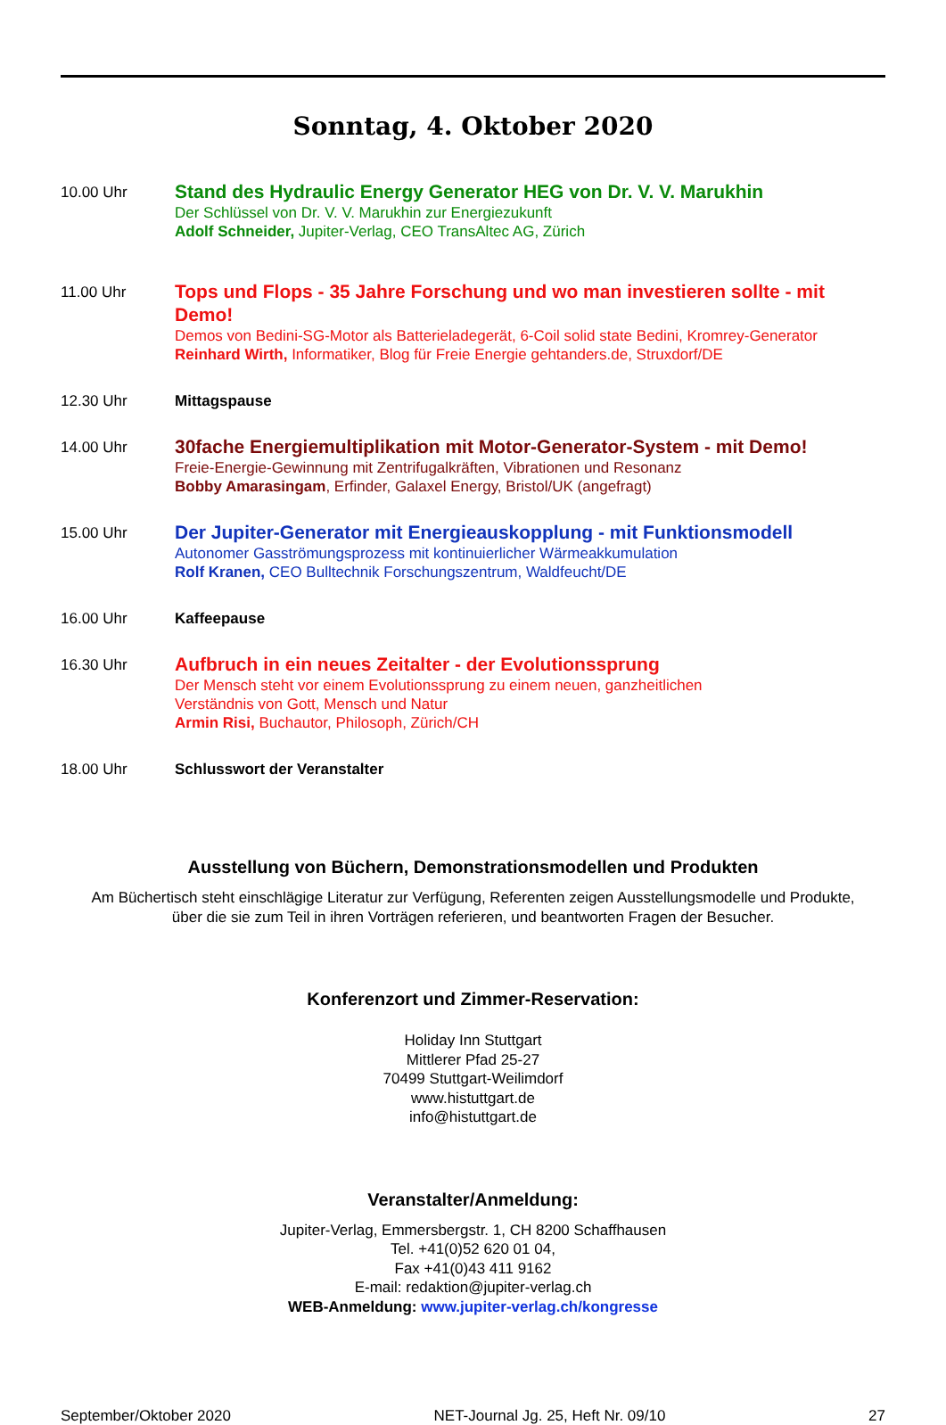Sonntag, 4. Oktober 2020
10.00 Uhr
Stand des Hydraulic Energy Generator HEG von Dr. V. V. Marukhin
Der Schlüssel von Dr. V. V. Marukhin zur Energiezukunft
Adolf Schneider, Jupiter-Verlag, CEO TransAltec AG, Zürich
11.00 Uhr
Tops und Flops - 35 Jahre Forschung und wo man investieren sollte - mit Demo!
Demos von Bedini-SG-Motor als Batterieladegerät, 6-Coil solid state Bedini, Kromrey-Generator
Reinhard Wirth, Informatiker, Blog für Freie Energie gehtanders.de, Struxdorf/DE
12.30 Uhr Mittagspause
14.00 Uhr
30fache Energiemultiplikation mit Motor-Generator-System - mit Demo!
Freie-Energie-Gewinnung mit Zentrifugalkräften, Vibrationen und Resonanz
Bobby Amarasingam, Erfinder, Galaxel Energy, Bristol/UK (angefragt)
15.00 Uhr
Der Jupiter-Generator mit Energieauskopplung - mit Funktionsmodell
Autonomer Gasströmungsprozess mit kontinuierlicher Wärmeakkumulation
Rolf Kranen, CEO Bulltechnik Forschungszentrum, Waldfeucht/DE
16.00 Uhr Kaffeepause
16.30 Uhr
Aufbruch in ein neues Zeitalter - der Evolutionssprung
Der Mensch steht vor einem Evolutionssprung zu einem neuen, ganzheitlichen
Verständnis von Gott, Mensch und Natur
Armin Risi, Buchautor, Philosoph, Zürich/CH
18.00 Uhr Schlusswort der Veranstalter
Ausstellung von Büchern, Demonstrationsmodellen und Produkten
Am Büchertisch steht einschlägige Literatur zur Verfügung, Referenten zeigen Ausstellungsmodelle und Produkte,
über die sie zum Teil in ihren Vorträgen referieren, und beantworten Fragen der Besucher.
Konferenzort und Zimmer-Reservation:
Holiday Inn Stuttgart
Mittlerer Pfad 25-27
70499 Stuttgart-Weilimdorf
www.histuttgart.de
info@histuttgart.de
Veranstalter/Anmeldung:
Jupiter-Verlag, Emmersbergstr. 1, CH 8200 Schaffhausen
Tel. +41(0)52 620 01 04,
Fax +41(0)43 411 9162
E-mail: redaktion@jupiter-verlag.ch
WEB-Anmeldung: www.jupiter-verlag.ch/kongresse
September/Oktober 2020 NET-Journal Jg. 25, Heft Nr. 09/10 27